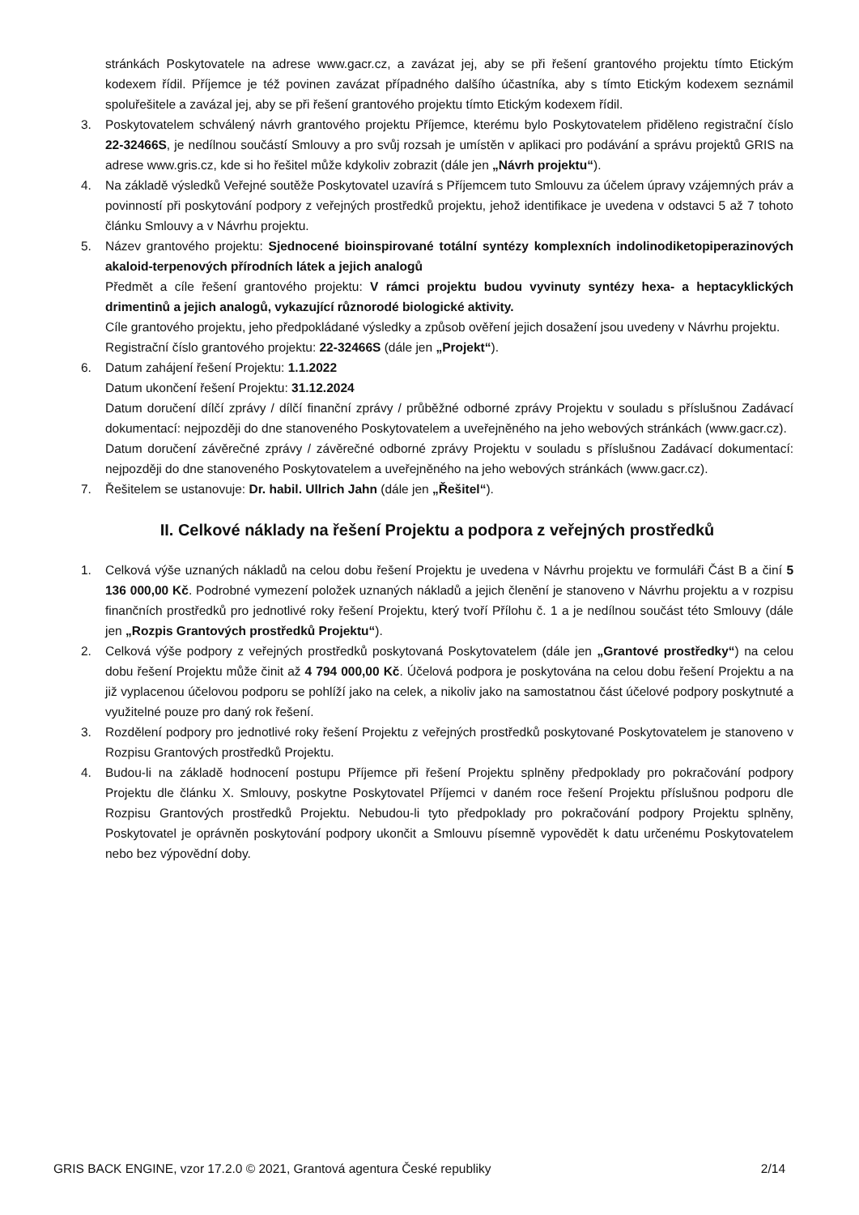stránkách Poskytovatele na adrese www.gacr.cz, a zavázat jej, aby se při řešení grantového projektu tímto Etickým kodexem řídil. Příjemce je též povinen zavázat případného dalšího účastníka, aby s tímto Etickým kodexem seznámil spoluřešitele a zavázal jej, aby se při řešení grantového projektu tímto Etickým kodexem řídil.
3. Poskytovatelem schválený návrh grantového projektu Příjemce, kterému bylo Poskytovatelem přiděleno registrační číslo 22-32466S, je nedílnou součástí Smlouvy a pro svůj rozsah je umístěn v aplikaci pro podávání a správu projektů GRIS na adrese www.gris.cz, kde si ho řešitel může kdykoliv zobrazit (dále jen „Návrh projektu“).
4. Na základě výsledků Veřejné soutěže Poskytovatel uzavírá s Příjemcem tuto Smlouvu za účelem úpravy vzájemných práv a povinností při poskytování podpory z veřejných prostředků projektu, jehož identifikace je uvedena v odstavci 5 až 7 tohoto článku Smlouvy a v Návrhu projektu.
5. Název grantového projektu: Sjednocené bioinspirované totální syntézy komplexních indolinodiketopiperazinových akaloid-terpenových přírodních látek a jejich analogů
Předmět a cíle řešení grantového projektu: V rámci projektu budou vyvinuty syntézy hexa- a heptacyklických drimentinů a jejich analogů, vykazující různorodé biologické aktivity.
Cíle grantového projektu, jeho předpokládané výsledky a způsob ověření jejich dosažení jsou uvedeny v Návrhu projektu.
Registrační číslo grantového projektu: 22-32466S (dále jen „Projekt“).
6. Datum zahájení řešení Projektu: 1.1.2022
Datum ukončení řešení Projektu: 31.12.2024
Datum doručení dílčí zprávy / dílčí finanční zprávy / průběžné odborné zprávy Projektu v souladu s příslušnou Zadávací dokumentací: nejpozději do dne stanoveného Poskytovatelem a uveřejněného na jeho webových stránkách (www.gacr.cz).
Datum doručení závěrečné zprávy / závěrečné odborné zprávy Projektu v souladu s příslušnou Zadávací dokumentací: nejpozději do dne stanoveného Poskytovatelem a uveřejněného na jeho webových stránkách (www.gacr.cz).
7. Řešitelem se ustanovuje: Dr. habil. Ullrich Jahn (dále jen „Řešitel“).
II. Celkové náklady na řešení Projektu a podpora z veřejných prostředků
1. Celková výše uznaných nákladů na celou dobu řešení Projektu je uvedena v Návrhu projektu ve formuláři Část B a činí 5 136 000,00 Kč. Podrobné vymezení položek uznaných nákladů a jejich členění je stanoveno v Návrhu projektu a v rozpisu finančních prostředků pro jednotlivé roky řešení Projektu, který tvoří Přílohu č. 1 a je nedílnou součást této Smlouvy (dále jen „Rozpis Grantových prostředků Projektu“).
2. Celková výše podpory z veřejných prostředků poskytovaná Poskytovatelem (dále jen „Grantové prostředky“) na celou dobu řešení Projektu může činit až 4 794 000,00 Kč. Účelová podpora je poskytována na celou dobu řešení Projektu a na již vyplacenou účelovou podporu se pohlíží jako na celek, a nikoliv jako na samostatnou část účelové podpory poskytnuté a využitelné pouze pro daný rok řešení.
3. Rozdělení podpory pro jednotlivé roky řešení Projektu z veřejných prostředků poskytované Poskytovatelem je stanoveno v Rozpisu Grantových prostředků Projektu.
4. Budou-li na základě hodnocení postupu Příjemce při řešení Projektu splněny předpoklady pro pokračování podpory Projektu dle článku X. Smlouvy, poskytne Poskytovatel Příjemci v daném roce řešení Projektu příslušnou podporu dle Rozpisu Grantových prostředků Projektu. Nebudou-li tyto předpoklady pro pokračování podpory Projektu splněny, Poskytovatel je oprávněn poskytování podpory ukončit a Smlouvu písemně vypovědět k datu určenému Poskytovatelem nebo bez výpovědní doby.
GRIS BACK ENGINE, vzor 17.2.0 © 2021, Grantová agentura České republiky 2/14